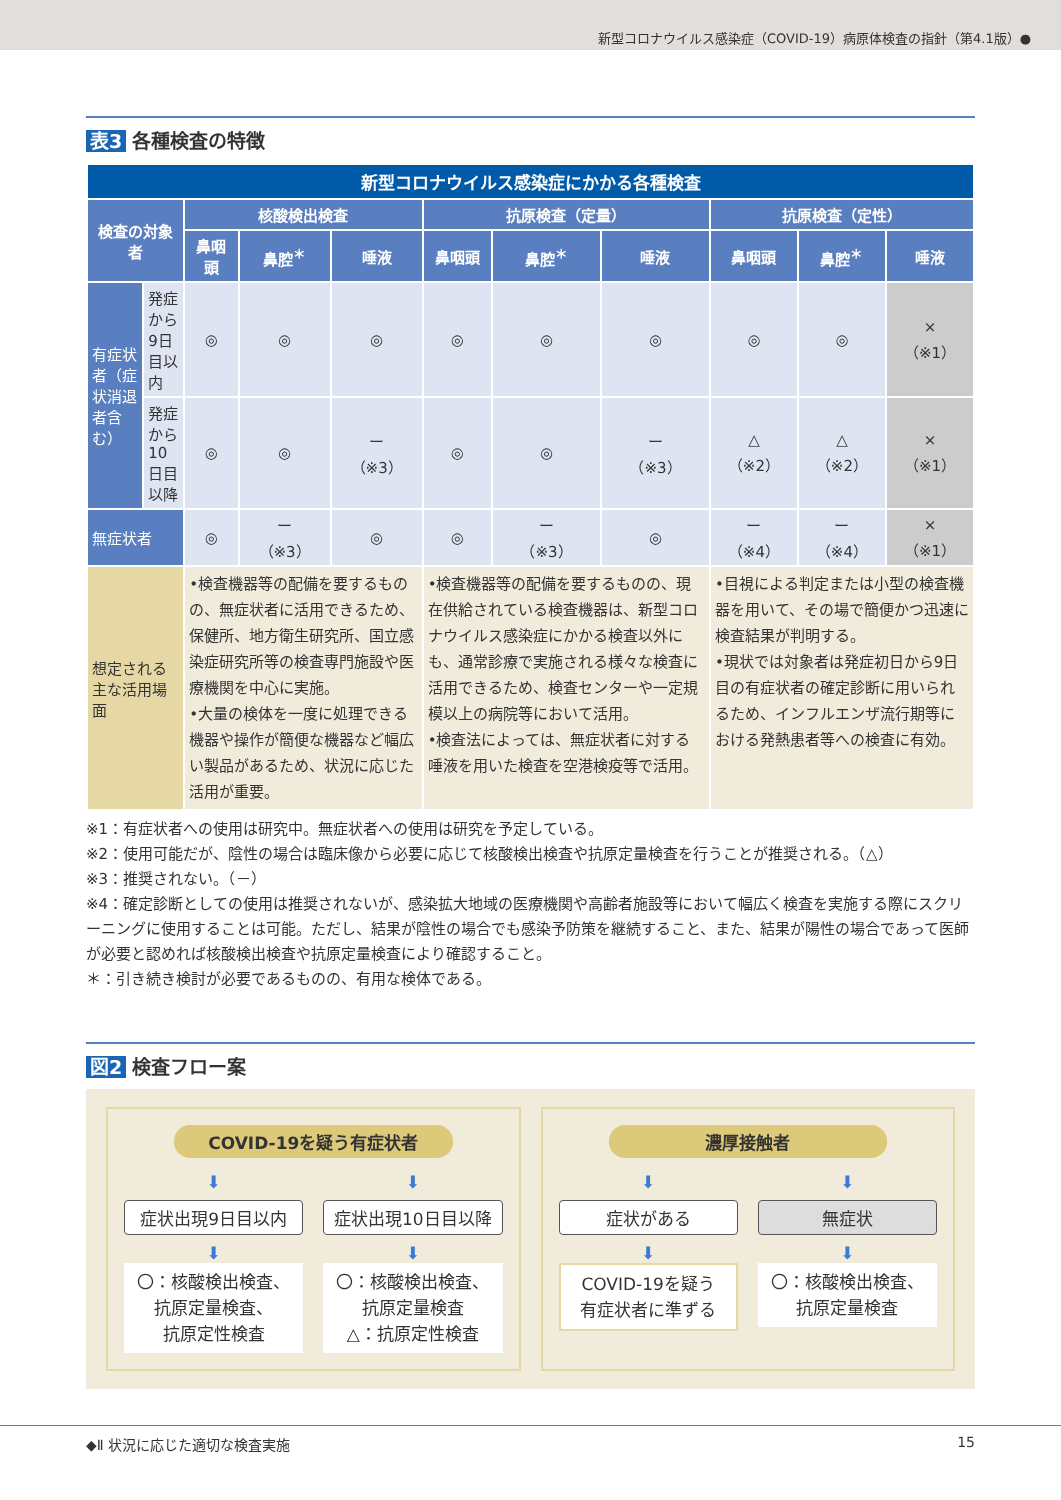新型コロナウイルス感染症（COVID-19）病原体検査の指針（第4.1版）●
表3 各種検査の特徴
| 新型コロナウイルス感染症にかかる各種検査 | | | | | | | | | | |
| --- | --- | --- | --- | --- | --- | --- | --- | --- | --- | --- |
| 検査の対象者 | | 核酸検出検査 | | | 抗原検査（定量） | | | 抗原検査（定性） | | |
| | | 鼻咽頭 | 鼻腔<sup>＊</sup> | 唾液 | 鼻咽頭 | 鼻腔<sup>＊</sup> | 唾液 | 鼻咽頭 | 鼻腔<sup>＊</sup> | 唾液 |
| 有症状者（症状消退者含む） | 発症から9日目以内 | ◎ | ◎ | ◎ | ◎ | ◎ | ◎ | ◎ | ◎ | × （※1） |
| | 発症から10日目以降 | ◎ | ◎ | ー （※3） | ◎ | ◎ | ー （※3） | △ （※2） | △ （※2） | × （※1） |
| 無症状者 | | ◎ | ー （※3） | ◎ | ◎ | ー （※3） | ◎ | ー （※4） | ー （※4） | × （※1） |
| 想定される主な活用場面 | | •検査機器等の配備を要するものの、無症状者に活用できるため、保健所、地方衛生研究所、国立感染症研究所等の検査専門施設や医療機関を中心に実施。 •大量の検体を一度に処理できる機器や操作が簡便な機器など幅広い製品があるため、状況に応じた活用が重要。 | | | •検査機器等の配備を要するものの、現在供給されている検査機器は、新型コロナウイルス感染症にかかる検査以外にも、通常診療で実施される様々な検査に活用できるため、検査センターや一定規模以上の病院等において活用。 •検査法によっては、無症状者に対する唾液を用いた検査を空港検疫等で活用。 | | | •目視による判定または小型の検査機器を用いて、その場で簡便かつ迅速に検査結果が判明する。 •現状では対象者は発症初日から9日目の有症状者の確定診断に用いられるため、インフルエンザ流行期等における発熱患者等への検査に有効。 | | |
※1：有症状者への使用は研究中。無症状者への使用は研究を予定している。
※2：使用可能だが、陰性の場合は臨床像から必要に応じて核酸検出検査や抗原定量検査を行うことが推奨される。（△）
※3：推奨されない。（－）
※4：確定診断としての使用は推奨されないが、感染拡大地域の医療機関や高齢者施設等において幅広く検査を実施する際にスクリーニングに使用することは可能。ただし、結果が陰性の場合でも感染予防策を継続すること、また、結果が陽性の場合であって医師が必要と認めれば核酸検出検査や抗原定量検査により確認すること。
＊：引き続き検討が必要であるものの、有用な検体である。
図2 検査フロー案
COVID-19を疑う有症状者
⬇
症状出現9日目以内
⬇
〇：核酸検出検査、
抗原定量検査、
抗原定性検査
⬇
症状出現10日目以降
⬇
〇：核酸検出検査、
抗原定量検査
△：抗原定性検査
濃厚接触者
⬇
症状がある
⬇
COVID-19を疑う
有症状者に準ずる
⬇
無症状
⬇
〇：核酸検出検査、
抗原定量検査
◆Ⅱ 状況に応じた適切な検査実施 15